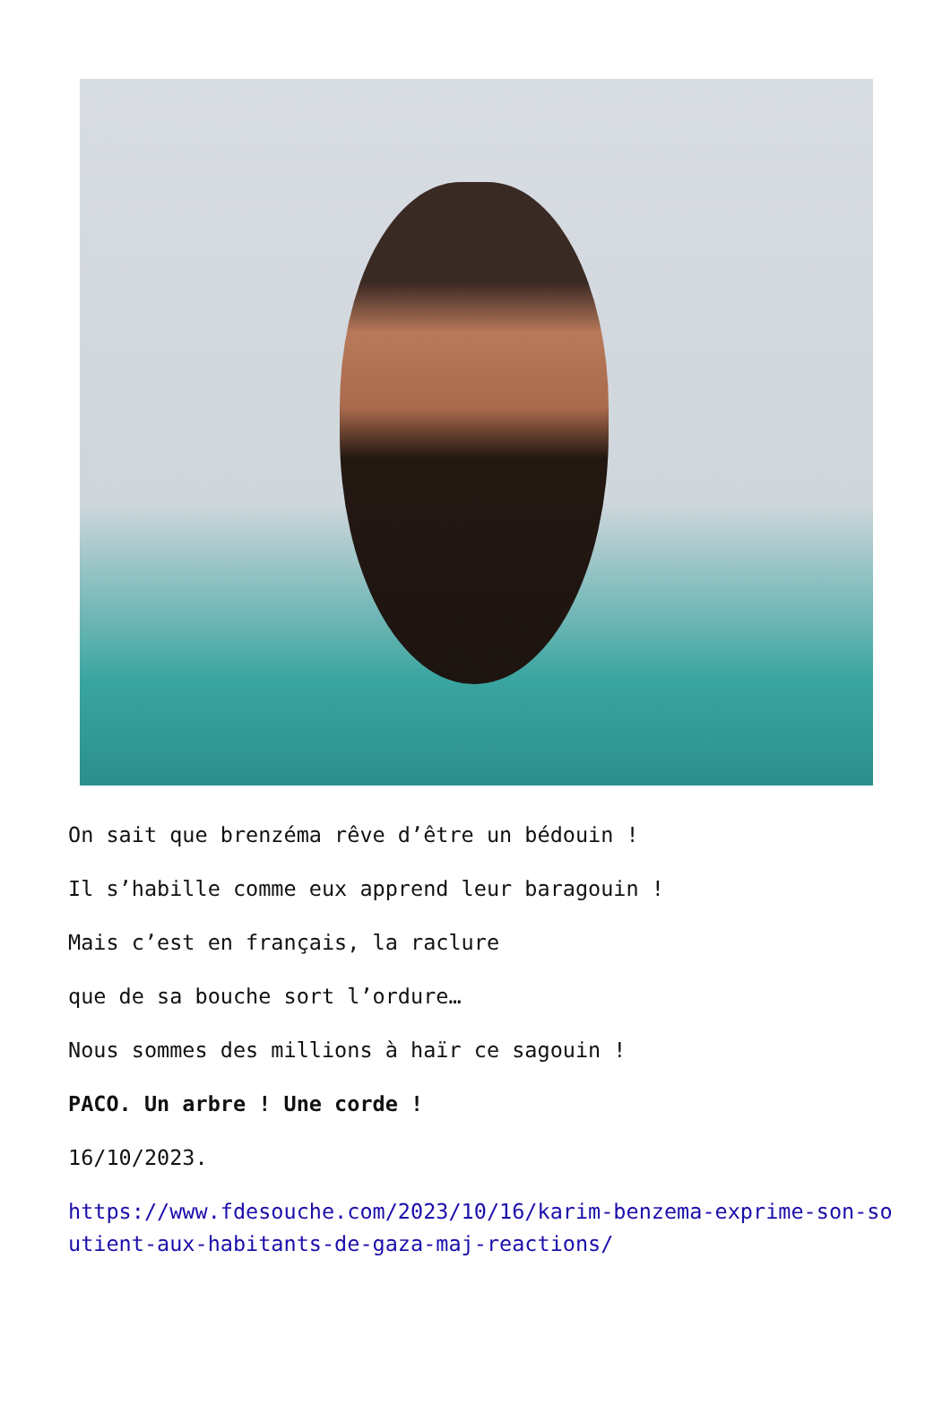On sait que brenzéma rêve d’être un bédouin !
Il s’habille comme eux apprend leur baragouin !
Mais c’est en français, la raclure
que de sa bouche sort l’ordure…
Nous sommes des millions à haïr ce sagouin !
PACO. Un arbre ! Une corde !
16/10/2023.
https://www.fdesouche.com/2023/10/16/karim-benzema-exprime-son-soutient-aux-habitants-de-gaza-maj-reactions/